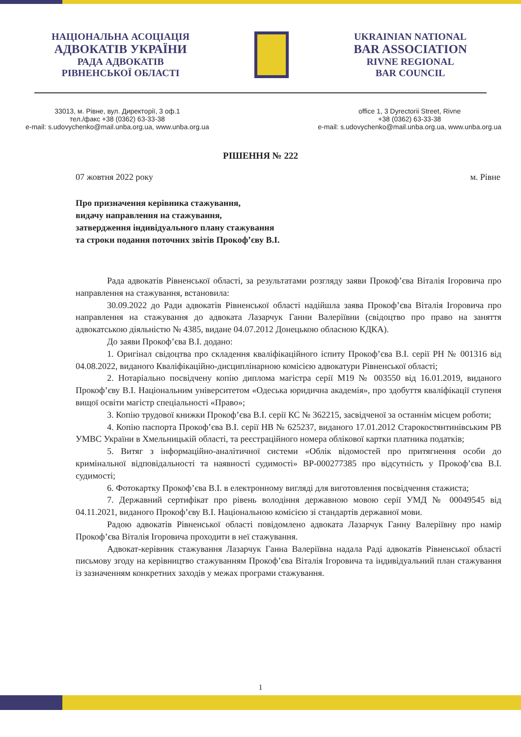НАЦІОНАЛЬНА АСОЦІАЦІЯ
АДВОКАТІВ УКРАЇНИ
РАДА АДВОКАТІВ
РІВНЕНСЬКОЇ ОБЛАСТІ
UKRAINIAN NATIONAL
BAR ASSOCIATION
RIVNE REGIONAL
BAR COUNCIL
33013, м. Рівне, вул. Директорії, 3 оф.1
тел./факс +38 (0362) 63-33-38
e-mail: s.udovychenko@mail.unba.org.ua, www.unba.org.ua
office 1, 3 Dyrectorii Street, Rivne
+38 (0362) 63-33-38
e-mail: s.udovychenko@mail.unba.org.ua, www.unba.org.ua
РІШЕННЯ № 222
07 жовтня 2022 року м. Рівне
Про призначення керівника стажування,
видачу направлення на стажування,
затвердження індивідуального плану стажування
та строки подання поточних звітів Прокоф’єву В.І.
Рада адвокатів Рівненської області, за результатами розгляду заяви Прокоф’єва Віталія Ігоровича про направлення на стажування, встановила:
30.09.2022 до Ради адвокатів Рівненської області надійшла заява Прокоф’єва Віталія Ігоровича про направлення на стажування до адвоката Лазарчук Ганни Валеріївни (свідоцтво про право на заняття адвокатською діяльністю № 4385, видане 04.07.2012 Донецькою обласною КДКА).
До заяви Прокоф’єва В.І. додано:
1. Оригінал свідоцтва про складення кваліфікаційного іспиту Прокоф’єва В.І. серії РН № 001316 від 04.08.2022, виданого Кваліфікаційно-дисциплінарною комісією адвокатури Рівненської області;
2. Нотаріально посвідчену копію диплома магістра серії М19 № 003550 від 16.01.2019, виданого Прокоф’єву В.І. Національним університетом «Одеська юридична академія», про здобуття кваліфікації ступеня вищої освіти магістр спеціальності «Право»;
3. Копію трудової книжки Прокоф’єва В.І. серії КС № 362215, засвідченої за останнім місцем роботи;
4. Копію паспорта Прокоф’єва В.І. серії НВ № 625237, виданого 17.01.2012 Старокостянтинівським РВ УМВС України в Хмельницькій області, та реєстраційного номера облікової картки платника податків;
5. Витяг з інформаційно-аналітичної системи «Облік відомостей про притягнення особи до кримінальної відповідальності та наявності судимості» ВР-000277385 про відсутність у Прокоф’єва В.І. судимості;
6. Фотокартку Прокоф’єва В.І. в електронному вигляді для виготовлення посвідчення стажиста;
7. Державний сертифікат про рівень володіння державною мовою серії УМД № 00049545 від 04.11.2021, виданого Прокоф’єву В.І. Національною комісією зі стандартів державної мови.
Радою адвокатів Рівненської області повідомлено адвоката Лазарчук Ганну Валеріївну про намір Прокоф’єва Віталія Ігоровича проходити в неї стажування.
Адвокат-керівник стажування Лазарчук Ганна Валеріївна надала Раді адвокатів Рівненської області письмову згоду на керівництво стажуванням Прокоф’єва Віталія Ігоровича та індивідуальний план стажування із зазначенням конкретних заходів у межах програми стажування.
1